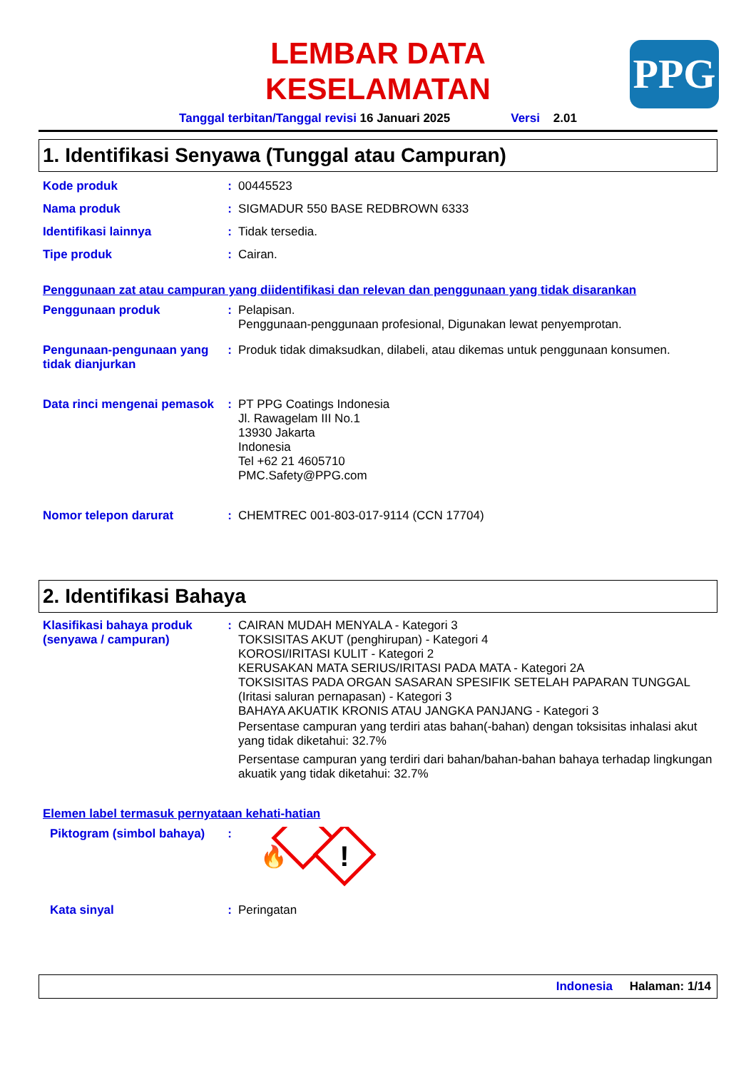PPG
LEMBAR DATA
KESELAMATAN
Tanggal terbitan/Tanggal revisi 16 Januari 2025 Versi 2.01
1. Identifikasi Senyawa (Tunggal atau Campuran)
Kode produk :
00445523
Nama produk :
SIGMADUR 550 BASE REDBROWN 6333
Identifikasi lainnya :
Tidak tersedia.
Tipe produk :
Cairan.
Penggunaan zat atau campuran yang diidentifikasi dan relevan dan penggunaan yang tidak disarankan
Penggunaan produk :
Pelapisan.
Penggunaan-penggunaan profesional, Digunakan lewat penyemprotan.
Pengunaan-pengunaan yang tidak dianjurkan
:
Produk tidak dimaksudkan, dilabeli, atau dikemas untuk penggunaan konsumen.
Data rinci mengenai pemasok
:
PT PPG Coatings Indonesia
Jl. Rawagelam III No.1
13930 Jakarta
Indonesia
Tel +62 21 4605710
PMC.Safety@PPG.com
Nomor telepon darurat :
CHEMTREC 001-803-017-9114 (CCN 17704)
2. Identifikasi Bahaya
Klasifikasi bahaya produk (senyawa / campuran)
:
CAIRAN MUDAH MENYALA - Kategori 3
TOKSISITAS AKUT (penghirupan) - Kategori 4
KOROSI/IRITASI KULIT - Kategori 2
KERUSAKAN MATA SERIUS/IRITASI PADA MATA - Kategori 2A
TOKSISITAS PADA ORGAN SASARAN SPESIFIK SETELAH PAPARAN TUNGGAL (Iritasi saluran pernapasan) - Kategori 3
BAHAYA AKUATIK KRONIS ATAU JANGKA PANJANG - Kategori 3
Persentase campuran yang terdiri atas bahan(-bahan) dengan toksisitas inhalasi akut yang tidak diketahui: 32.7%
Persentase campuran yang terdiri dari bahan/bahan-bahan bahaya terhadap lingkungan akuatik yang tidak diketahui: 32.7%
Elemen label termasuk pernyataan kehati-hatian
Piktogram (simbol bahaya)
:
🔥
!
Kata sinyal :
Peringatan
Indonesia Halaman: 1/14